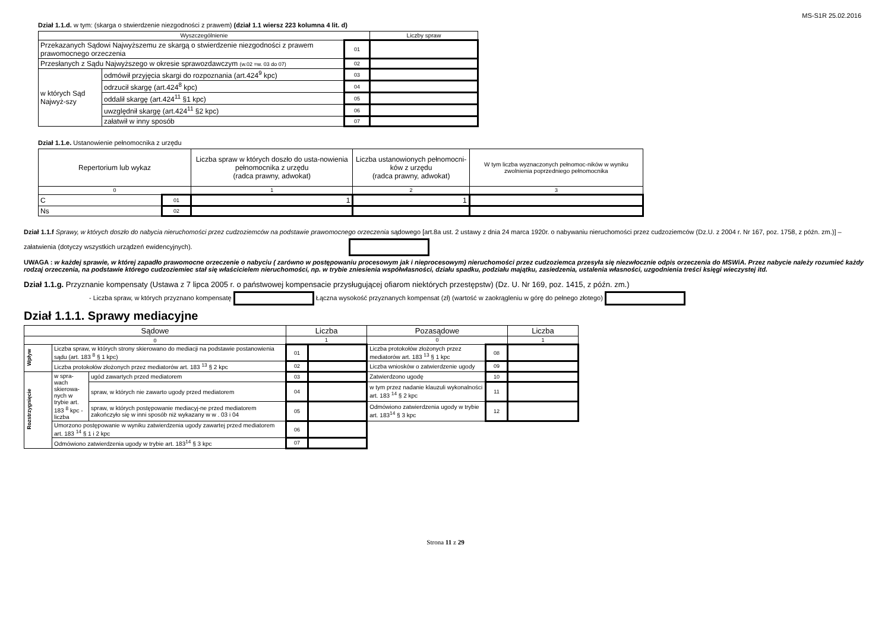MS-S1R 25.02.2016
Dział 1.1.d. w tym: (skarga o stwierdzenie niezgodności z prawem) (dział 1.1 wiersz 223 kolumna 4 lit. d)
| Wyszczególnienie | | | Liczby spraw |
| Przekazanych Sądowi Najwyższemu ze skargą o stwierdzenie niezgodności z prawem prawomocnego orzeczenia | | 01 | |
| Przesłanych z Sądu Najwyższego w okresie sprawozdawczym (w.02 =w. 03 do 07) | | 02 | |
| w których Sąd Najwyż-szy | odmówił przyjęcia skargi do rozpoznania (art.424<sup>9</sup> kpc) | 03 | |
| | odrzucił skargę (art.424<sup>8</sup> kpc) | 04 | |
| | oddalił skargę (art.424<sup>11</sup> §1 kpc) | 05 | |
| | uwzględnił skargę (art.424<sup>11</sup> §2 kpc) | 06 | |
| | załatwił w inny sposób | 07 | |
Dział 1.1.e. Ustanowienie pełnomocnika z urzędu
| Repertorium lub wykaz | | Liczba spraw w których doszło do usta-nowienia pełnomocnika z urzędu (radca prawny, adwokat) | Liczba ustanowionych pełnomocni-ków z urzędu (radca prawny, adwokat) | W tym liczba wyznaczonych pełnomoc-ników w wyniku zwolnienia poprzedniego pełnomocnika |
| 0 | | 1 | 2 | 3 |
| C | 01 | 1 | 1 | |
| Ns | 02 | | | |
Dział 1.1.f Sprawy, w których doszło do nabycia nieruchomości przez cudzoziemców na podstawie prawomocnego orzeczenia sądowego [art.8a ust. 2 ustawy z dnia 24 marca 1920r. o nabywaniu nieruchomości przez cudzoziemców (Dz.U. z 2004 r. Nr 167, poz. 1758, z późn. zm.)] – załatwienia (dotyczy wszystkich urządzeń ewidencyjnych).
UWAGA : w każdej sprawie, w której zapadło prawomocne orzeczenie o nabyciu ( zarówno w postępowaniu procesowym jak i nieprocesowym) nieruchomości przez cudzoziemca przesyła się niezwłocznie odpis orzeczenia do MSWiA. Przez nabycie należy rozumieć każdy rodzaj orzeczenia, na podstawie którego cudzoziemiec stał się właścicielem nieruchomości, np. w trybie zniesienia współwłasności, działu spadku, podziału majątku, zasiedzenia, ustalenia własności, uzgodnienia treści księgi wieczystej itd.
Dział 1.1.g. Przyznanie kompensaty (Ustawa z 7 lipca 2005 r. o państwowej kompensacie przysługującej ofiarom niektórych przestępstw) (Dz. U. Nr 169, poz. 1415, z późn. zm.)
- Liczba spraw, w których przyznano kompensatę Łączna wysokość przyznanych kompensat (zł) (wartość w zaokrągleniu w górę do pełnego złotego)
Dział 1.1.1. Sprawy mediacyjne
| Sądowe | | | Liczba | | Pozasądowe | | Liczba |
| 0 | | | 1 | | 0 | | 1 |
| Wpływ | Liczba spraw, w których strony skierowano do mediacji na podstawie postanowienia sądu (art. 183 <sup>8</sup> § 1 kpc) | | 01 | | Liczba protokołów złożonych przez mediatorów art. 183 <sup>13</sup> § 1 kpc | 08 | |
| | Liczba protokołów złożonych przez mediatorów art. 183 <sup>13</sup> § 2 kpc | | 02 | | Liczba wniosków o zatwierdzenie ugody | 09 | |
| Rozstrzygnięcie | w spra-wach skierowa-nych w trybie art. 183 <sup>8</sup> kpc - liczba | ugód zawartych przed mediatorem | 03 | | Zatwierdzono ugodę | 10 | |
| | | spraw, w których nie zawarto ugody przed mediatorem | 04 | | w tym przez nadanie klauzuli wykonalności art. 183 <sup>14</sup> § 2 kpc | 11 | |
| | | spraw, w których postępowanie mediacyj-ne przed mediatorem zakończyło się w inni sposób niż wykazany w w . 03 i 04 | 05 | | Odmówiono zatwierdzenia ugody w trybie art. 183<sup>14</sup> § 3 kpc | 12 | |
| | Umorzono postępowanie w wyniku zatwierdzenia ugody zawartej przed mediatorem art. 183 <sup>14</sup> § 1 i 2 kpc | | 06 | | | | |
| | Odmówiono zatwierdzenia ugody w trybie art. 183<sup>14</sup> § 3 kpc | | 07 | | | | |
Strona 11 z 29